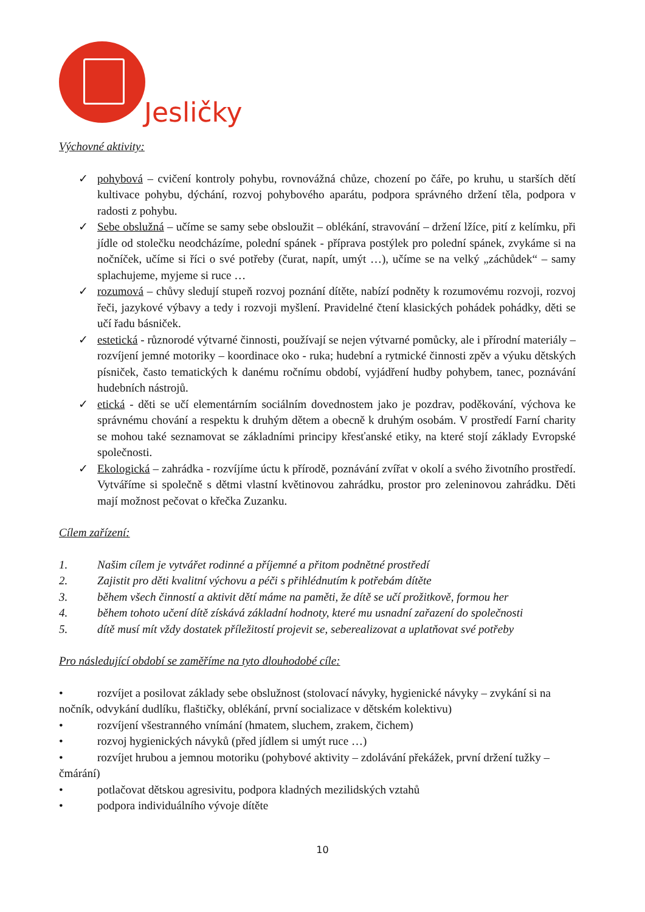Jesličky
Výchovné aktivity:
✓ pohybová – cvičení kontroly pohybu, rovnovážná chůze, chození po čáře, po kruhu, u starších dětí kultivace pohybu, dýchání, rozvoj pohybového aparátu, podpora správného držení těla, podpora v radosti z pohybu.
✓ Sebe obslužná – učíme se samy sebe obsloužit – oblékání, stravování – držení lžíce, pití z kelímku, při jídle od stolečku neodcházíme, polední spánek - příprava postýlek pro polední spánek, zvykáme si na nočníček, učíme si říci o své potřeby (čurat, napít, umýt …), učíme se na velký „záchůdek“ – samy splachujeme, myjeme si ruce …
✓ rozumová – chůvy sledují stupeň rozvoj poznání dítěte, nabízí podněty k rozumovému rozvoji, rozvoj řeči, jazykové výbavy a tedy i rozvoji myšlení. Pravidelné čtení klasických pohádek pohádky, děti se učí řadu básniček.
✓ estetická - různorodé výtvarné činnosti, používají se nejen výtvarné pomůcky, ale i přírodní materiály – rozvíjení jemné motoriky – koordinace oko - ruka; hudební a rytmické činnosti zpěv a výuku dětských písniček, často tematických k danému ročnímu období, vyjádření hudby pohybem, tanec, poznávání hudebních nástrojů.
✓ etická - děti se učí elementárním sociálním dovednostem jako je pozdrav, poděkování, výchova ke správnému chování a respektu k druhým dětem a obecně k druhým osobám. V prostředí Farní charity se mohou také seznamovat se základními principy křesťanské etiky, na které stojí základy Evropské společnosti.
✓ Ekologická – zahrádka - rozvíjíme úctu k přírodě, poznávání zvířat v okolí a svého životního prostředí. Vytváříme si společně s dětmi vlastní květinovou zahrádku, prostor pro zeleninovou zahrádku. Děti mají možnost pečovat o křečka Zuzanku.
Cílem zařízení:
1. Našim cílem je vytvářet rodinné a příjemné a přitom podnětné prostředí
2. Zajistit pro děti kvalitní výchovu a péči s přihlédnutím k potřebám dítěte
3. během všech činností a aktivit dětí máme na paměti, že dítě se učí prožitkově, formou her
4. během tohoto učení dítě získává základní hodnoty, které mu usnadní zařazení do společnosti
5. dítě musí mít vždy dostatek příležitostí projevit se, seberealizovat a uplatňovat své potřeby
Pro následující období se zaměříme na tyto dlouhodobé cíle:
• rozvíjet a posilovat základy sebe obslužnost (stolovací návyky, hygienické návyky – zvykání si na nočník, odvykání dudlíku, flaštičky, oblékání, první socializace v dětském kolektivu)
• rozvíjení všestranného vnímání (hmatem, sluchem, zrakem, čichem)
• rozvoj hygienických návyků (před jídlem si umýt ruce …)
• rozvíjet hrubou a jemnou motoriku (pohybové aktivity – zdolávání překážek, první držení tužky – čmárání)
• potlačovat dětskou agresivitu, podpora kladných mezilidských vztahů
• podpora individuálního vývoje dítěte
10